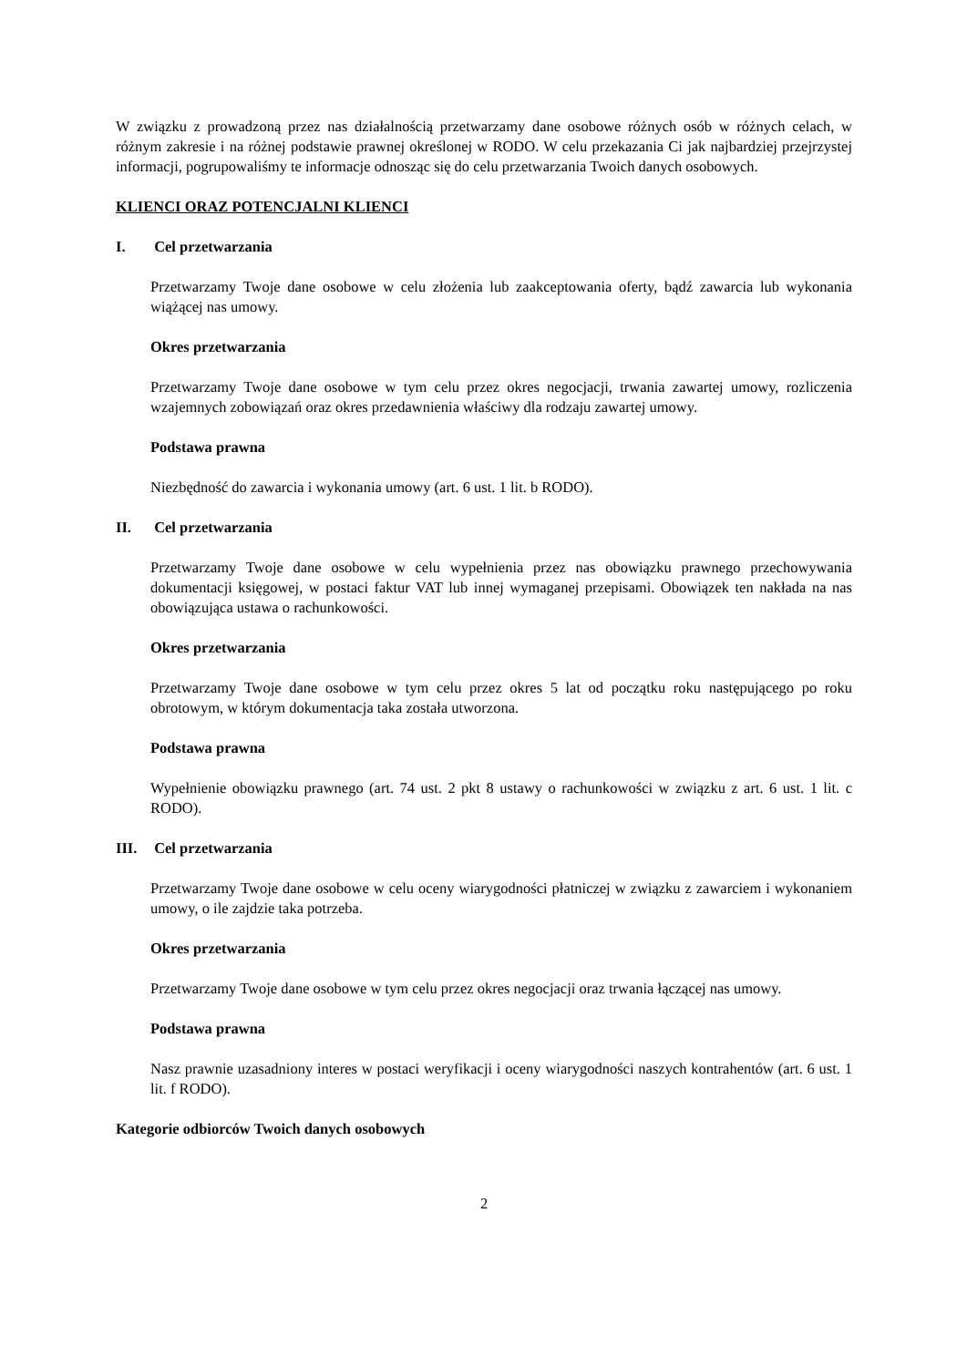W związku z prowadzoną przez nas działalnością przetwarzamy dane osobowe różnych osób w różnych celach, w różnym zakresie i na różnej podstawie prawnej określonej w RODO. W celu przekazania Ci jak najbardziej przejrzystej informacji, pogrupowaliśmy te informacje odnosząc się do celu przetwarzania Twoich danych osobowych.
KLIENCI ORAZ POTENCJALNI KLIENCI
I. Cel przetwarzania
Przetwarzamy Twoje dane osobowe w celu złożenia lub zaakceptowania oferty, bądź zawarcia lub wykonania wiążącej nas umowy.
Okres przetwarzania
Przetwarzamy Twoje dane osobowe w tym celu przez okres negocjacji, trwania zawartej umowy, rozliczenia wzajemnych zobowiązań oraz okres przedawnienia właściwy dla rodzaju zawartej umowy.
Podstawa prawna
Niezbędność do zawarcia i wykonania umowy (art. 6 ust. 1 lit. b RODO).
II. Cel przetwarzania
Przetwarzamy Twoje dane osobowe w celu wypełnienia przez nas obowiązku prawnego przechowywania dokumentacji księgowej, w postaci faktur VAT lub innej wymaganej przepisami. Obowiązek ten nakłada na nas obowiązująca ustawa o rachunkowości.
Okres przetwarzania
Przetwarzamy Twoje dane osobowe w tym celu przez okres 5 lat od początku roku następującego po roku obrotowym, w którym dokumentacja taka została utworzona.
Podstawa prawna
Wypełnienie obowiązku prawnego (art. 74 ust. 2 pkt 8 ustawy o rachunkowości w związku z art. 6 ust. 1 lit. c RODO).
III. Cel przetwarzania
Przetwarzamy Twoje dane osobowe w celu oceny wiarygodności płatniczej w związku z zawarciem i wykonaniem umowy, o ile zajdzie taka potrzeba.
Okres przetwarzania
Przetwarzamy Twoje dane osobowe w tym celu przez okres negocjacji oraz trwania łączącej nas umowy.
Podstawa prawna
Nasz prawnie uzasadniony interes w postaci weryfikacji i oceny wiarygodności naszych kontrahentów (art. 6 ust. 1 lit. f RODO).
Kategorie odbiorców Twoich danych osobowych
2